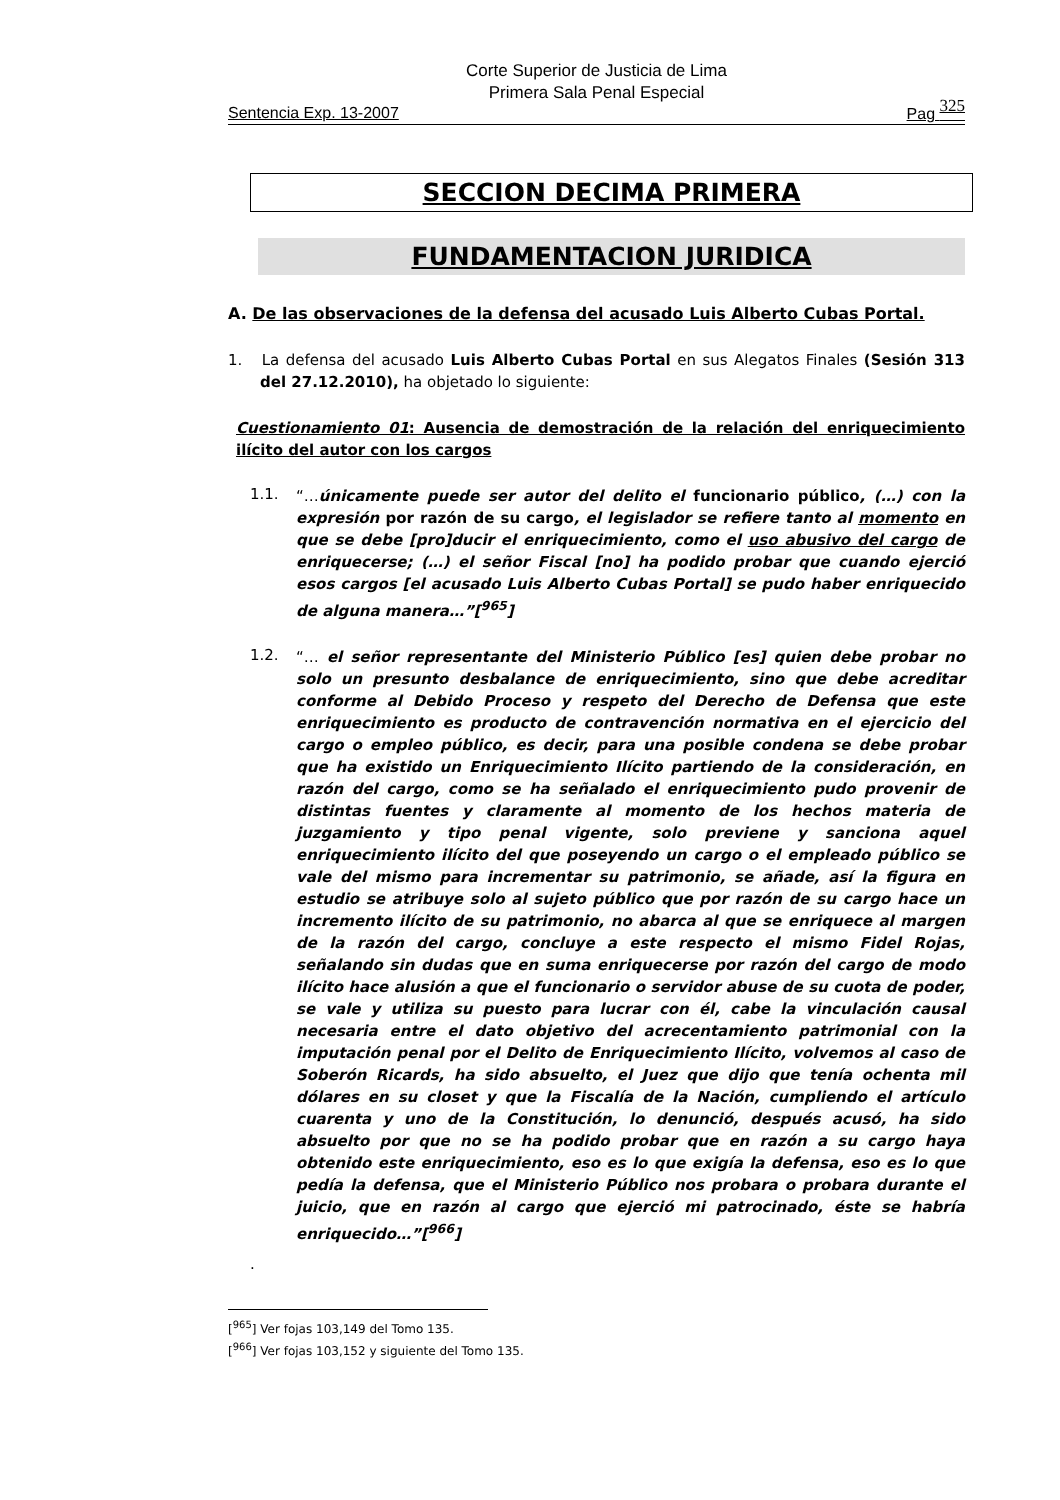Corte Superior de Justicia de Lima
Primera Sala Penal Especial
Sentencia Exp. 13-2007 Pag 325
SECCION DECIMA PRIMERA
FUNDAMENTACION JURIDICA
A. De las observaciones de la defensa del acusado Luis Alberto Cubas Portal.
1. La defensa del acusado Luis Alberto Cubas Portal en sus Alegatos Finales (Sesión 313 del 27.12.2010), ha objetado lo siguiente:
Cuestionamiento 01: Ausencia de demostración de la relación del enriquecimiento ilícito del autor con los cargos
1.1.
“…únicamente puede ser autor del delito el funcionario público, (…) con la expresión por razón de su cargo, el legislador se refiere tanto al momento en que se debe [pro]ducir el enriquecimiento, como el uso abusivo del cargo de enriquecerse; (…) el señor Fiscal [no] ha podido probar que cuando ejerció esos cargos [el acusado Luis Alberto Cubas Portal] se pudo haber enriquecido de alguna manera…”[<sup>965</sup>]
1.2.
“… el señor representante del Ministerio Público [es] quien debe probar no solo un presunto desbalance de enriquecimiento, sino que debe acreditar conforme al Debido Proceso y respeto del Derecho de Defensa que este enriquecimiento es producto de contravención normativa en el ejercicio del cargo o empleo público, es decir, para una posible condena se debe probar que ha existido un Enriquecimiento Ilícito partiendo de la consideración, en razón del cargo, como se ha señalado el enriquecimiento pudo provenir de distintas fuentes y claramente al momento de los hechos materia de juzgamiento y tipo penal vigente, solo previene y sanciona aquel enriquecimiento ilícito del que poseyendo un cargo o el empleado público se vale del mismo para incrementar su patrimonio, se añade, así la figura en estudio se atribuye solo al sujeto público que por razón de su cargo hace un incremento ilícito de su patrimonio, no abarca al que se enriquece al margen de la razón del cargo, concluye a este respecto el mismo Fidel Rojas, señalando sin dudas que en suma enriquecerse por razón del cargo de modo ilícito hace alusión a que el funcionario o servidor abuse de su cuota de poder, se vale y utiliza su puesto para lucrar con él, cabe la vinculación causal necesaria entre el dato objetivo del acrecentamiento patrimonial con la imputación penal por el Delito de Enriquecimiento Ilícito, volvemos al caso de Soberón Ricards, ha sido absuelto, el Juez que dijo que tenía ochenta mil dólares en su closet y que la Fiscalía de la Nación, cumpliendo el artículo cuarenta y uno de la Constitución, lo denunció, después acusó, ha sido absuelto por que no se ha podido probar que en razón a su cargo haya obtenido este enriquecimiento, eso es lo que exigía la defensa, eso es lo que pedía la defensa, que el Ministerio Público nos probara o probara durante el juicio, que en razón al cargo que ejerció mi patrocinado, éste se habría enriquecido…”[<sup>966</sup>]
.
[<sup>965</sup>] Ver fojas 103,149 del Tomo 135.
[<sup>966</sup>] Ver fojas 103,152 y siguiente del Tomo 135.